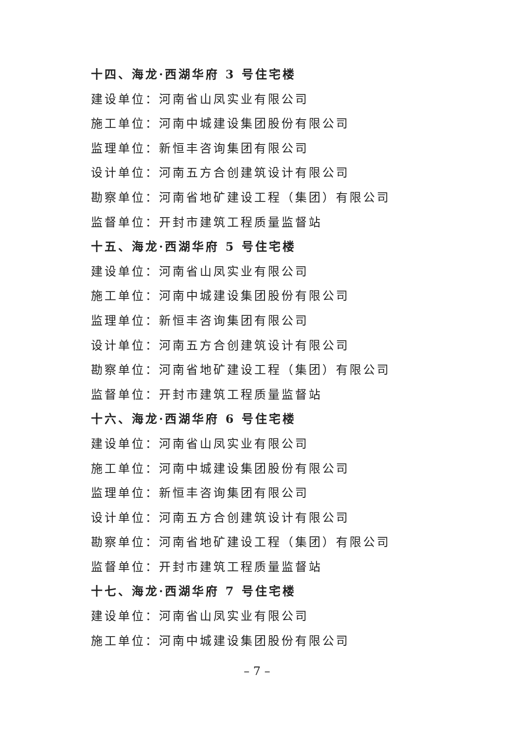十四、海龙·西湖华府 3 号住宅楼
建设单位：河南省山凤实业有限公司
施工单位：河南中城建设集团股份有限公司
监理单位：新恒丰咨询集团有限公司
设计单位：河南五方合创建筑设计有限公司
勘察单位：河南省地矿建设工程（集团）有限公司
监督单位：开封市建筑工程质量监督站
十五、海龙·西湖华府 5 号住宅楼
建设单位：河南省山凤实业有限公司
施工单位：河南中城建设集团股份有限公司
监理单位：新恒丰咨询集团有限公司
设计单位：河南五方合创建筑设计有限公司
勘察单位：河南省地矿建设工程（集团）有限公司
监督单位：开封市建筑工程质量监督站
十六、海龙·西湖华府 6 号住宅楼
建设单位：河南省山凤实业有限公司
施工单位：河南中城建设集团股份有限公司
监理单位：新恒丰咨询集团有限公司
设计单位：河南五方合创建筑设计有限公司
勘察单位：河南省地矿建设工程（集团）有限公司
监督单位：开封市建筑工程质量监督站
十七、海龙·西湖华府 7 号住宅楼
建设单位：河南省山凤实业有限公司
施工单位：河南中城建设集团股份有限公司
– 7 –